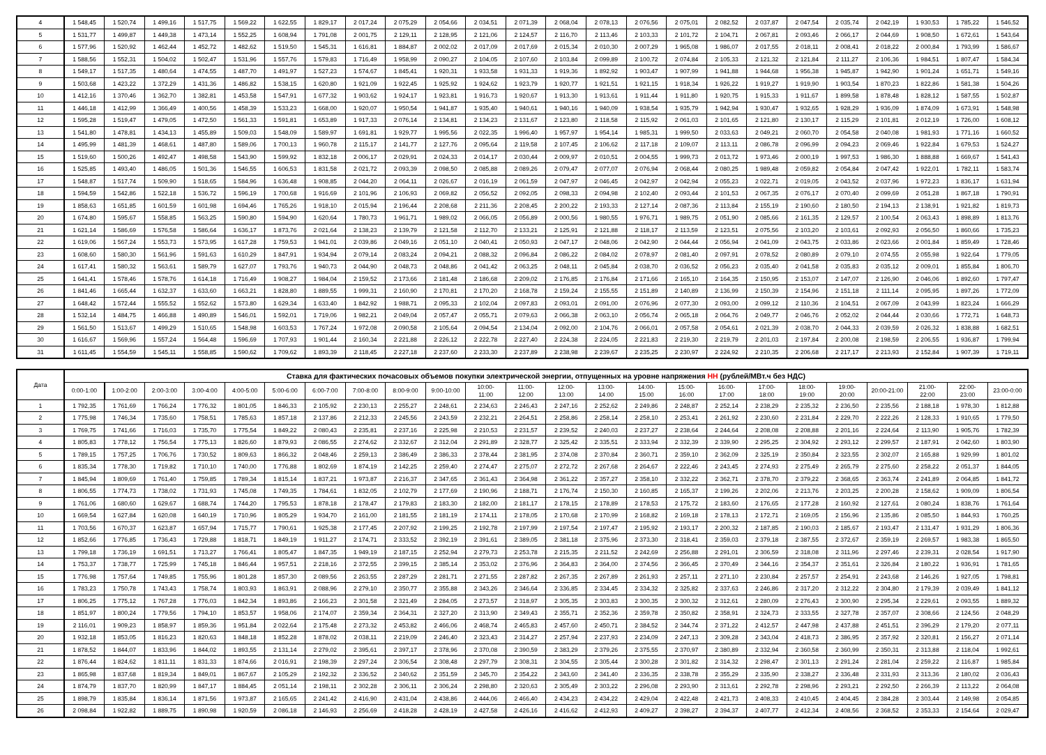| 4 | 1 548,45 | 1 520,74 | 1 499,16 | 1 517,75 | 1 569,22 | 1 622,55 | 1 829,17 | 2 017,24 | 2 075,29 | 2 054,66 | 2 034,51 | 2 071,39 | 2 068,04 | 2 078,13 | 2 076,56 | 2 075,01 | 2 082,52 | 2 037,87 | 2 047,54 | 2 035,74 | 2 042,19 | 1 930,53 | 1 785,22 | 1 546,52 |
| 5 | 1 531,77 | 1 499,87 | 1 449,38 | 1 473,14 | 1 552,25 | 1 608,94 | 1 791,08 | 2 001,75 | 2 129,11 | 2 128,95 | 2 121,06 | 2 124,57 | 2 116,70 | 2 113,46 | 2 103,33 | 2 101,72 | 2 104,71 | 2 067,81 | 2 093,46 | 2 066,17 | 2 044,69 | 1 908,50 | 1 672,61 | 1 543,64 |
| 6 | 1 577,96 | 1 520,92 | 1 462,44 | 1 452,72 | 1 482,62 | 1 519,50 | 1 545,31 | 1 616,81 | 1 884,87 | 2 002,02 | 2 017,09 | 2 017,69 | 2 015,34 | 2 010,30 | 2 007,29 | 1 965,08 | 1 986,07 | 2 017,55 | 2 018,11 | 2 008,41 | 2 018,22 | 2 000,84 | 1 793,99 | 1 586,67 |
| 7 | 1 588,56 | 1 552,31 | 1 504,02 | 1 502,47 | 1 531,96 | 1 557,76 | 1 579,83 | 1 716,49 | 1 958,99 | 2 090,27 | 2 104,05 | 2 107,60 | 2 103,84 | 2 099,89 | 2 100,72 | 2 074,84 | 2 105,33 | 2 121,32 | 2 121,84 | 2 111,27 | 2 106,36 | 1 984,51 | 1 807,47 | 1 584,34 |
| 8 | 1 549,17 | 1 517,35 | 1 480,64 | 1 474,55 | 1 487,70 | 1 491,97 | 1 527,23 | 1 574,67 | 1 845,41 | 1 920,31 | 1 933,58 | 1 931,33 | 1 919,36 | 1 892,92 | 1 903,47 | 1 907,99 | 1 941,88 | 1 944,68 | 1 956,38 | 1 945,87 | 1 942,90 | 1 901,24 | 1 651,71 | 1 549,16 |
| 9 | 1 503,68 | 1 423,22 | 1 372,29 | 1 431,36 | 1 486,82 | 1 538,15 | 1 620,80 | 1 921,09 | 1 922,45 | 1 925,92 | 1 924,62 | 1 923,79 | 1 920,77 | 1 921,51 | 1 921,15 | 1 918,34 | 1 926,22 | 1 919,27 | 1 919,90 | 1 903,54 | 1 870,23 | 1 822,86 | 1 581,38 | 1 504,26 |
| 10 | 1 412,16 | 1 370,46 | 1 362,70 | 1 382,81 | 1 453,58 | 1 547,91 | 1 677,32 | 1 903,62 | 1 924,17 | 1 923,81 | 1 916,73 | 1 920,67 | 1 913,30 | 1 913,61 | 1 911,44 | 1 911,80 | 1 920,75 | 1 915,33 | 1 911,67 | 1 899,58 | 1 878,48 | 1 828,12 | 1 587,55 | 1 502,87 |
| 11 | 1 446,18 | 1 412,99 | 1 366,49 | 1 400,56 | 1 458,39 | 1 533,23 | 1 668,00 | 1 920,07 | 1 950,54 | 1 941,87 | 1 935,40 | 1 940,61 | 1 940,16 | 1 940,09 | 1 938,54 | 1 935,79 | 1 942,94 | 1 930,47 | 1 932,65 | 1 928,29 | 1 936,09 | 1 874,09 | 1 673,91 | 1 548,98 |
| 12 | 1 595,28 | 1 519,47 | 1 479,05 | 1 472,50 | 1 561,33 | 1 591,81 | 1 653,89 | 1 917,33 | 2 076,14 | 2 134,81 | 2 134,23 | 2 131,67 | 2 123,80 | 2 118,58 | 2 115,92 | 2 061,03 | 2 101,65 | 2 121,80 | 2 130,17 | 2 115,29 | 2 101,81 | 2 012,19 | 1 726,00 | 1 608,12 |
| 13 | 1 541,80 | 1 478,81 | 1 434,13 | 1 455,89 | 1 509,03 | 1 548,09 | 1 589,97 | 1 691,81 | 1 929,77 | 1 995,56 | 2 022,35 | 1 996,40 | 1 957,97 | 1 954,14 | 1 985,31 | 1 999,50 | 2 033,63 | 2 049,21 | 2 060,70 | 2 054,58 | 2 040,08 | 1 981,93 | 1 771,16 | 1 660,52 |
| 14 | 1 495,99 | 1 481,39 | 1 468,61 | 1 487,80 | 1 589,06 | 1 700,13 | 1 960,78 | 2 115,17 | 2 141,77 | 2 127,76 | 2 095,64 | 2 119,58 | 2 107,45 | 2 106,62 | 2 117,18 | 2 109,07 | 2 113,11 | 2 086,78 | 2 096,99 | 2 094,23 | 2 069,46 | 1 922,84 | 1 679,53 | 1 524,27 |
| 15 | 1 519,60 | 1 500,26 | 1 492,47 | 1 498,58 | 1 543,90 | 1 599,92 | 1 832,18 | 2 006,17 | 2 029,91 | 2 024,33 | 2 014,17 | 2 030,44 | 2 009,97 | 2 010,51 | 2 004,55 | 1 999,73 | 2 013,72 | 1 973,46 | 2 000,19 | 1 997,53 | 1 986,30 | 1 888,88 | 1 669,67 | 1 541,43 |
| 16 | 1 525,85 | 1 493,40 | 1 486,05 | 1 501,36 | 1 546,55 | 1 606,53 | 1 831,58 | 2 021,72 | 2 093,39 | 2 098,50 | 2 085,88 | 2 089,26 | 2 079,47 | 2 077,07 | 2 076,94 | 2 068,44 | 2 080,25 | 1 989,48 | 2 059,82 | 2 054,84 | 2 047,42 | 1 922,01 | 1 782,11 | 1 583,74 |
| 17 | 1 548,87 | 1 517,74 | 1 509,90 | 1 518,65 | 1 584,96 | 1 636,48 | 1 908,85 | 2 044,20 | 2 064,11 | 2 026,67 | 2 016,19 | 2 061,59 | 2 047,97 | 2 046,45 | 2 042,97 | 2 042,94 | 2 055,23 | 2 022,71 | 2 019,05 | 2 043,52 | 2 037,96 | 1 972,23 | 1 836,17 | 1 631,94 |
| 18 | 1 594,59 | 1 542,86 | 1 522,18 | 1 536,72 | 1 596,19 | 1 700,68 | 1 916,69 | 2 101,96 | 2 106,93 | 2 069,82 | 2 056,52 | 2 092,05 | 2 098,33 | 2 094,98 | 2 102,40 | 2 093,44 | 2 101,53 | 2 067,35 | 2 076,17 | 2 070,40 | 2 099,69 | 2 051,28 | 1 867,18 | 1 790,91 |
| 19 | 1 858,63 | 1 651,85 | 1 601,59 | 1 601,98 | 1 694,46 | 1 765,26 | 1 918,10 | 2 015,94 | 2 196,44 | 2 208,68 | 2 211,36 | 2 208,45 | 2 200,22 | 2 193,33 | 2 127,14 | 2 087,36 | 2 113,84 | 2 155,19 | 2 190,60 | 2 180,50 | 2 194,13 | 2 138,91 | 1 921,82 | 1 819,73 |
| 20 | 1 674,80 | 1 595,67 | 1 558,85 | 1 563,25 | 1 590,80 | 1 594,90 | 1 620,64 | 1 780,73 | 1 961,71 | 1 989,02 | 2 066,05 | 2 056,89 | 2 000,56 | 1 980,55 | 1 976,71 | 1 989,75 | 2 051,90 | 2 085,66 | 2 161,35 | 2 129,57 | 2 100,54 | 2 063,43 | 1 898,89 | 1 813,76 |
| 21 | 1 621,14 | 1 586,69 | 1 576,58 | 1 586,64 | 1 636,17 | 1 873,76 | 2 021,64 | 2 138,23 | 2 139,79 | 2 121,58 | 2 112,70 | 2 133,21 | 2 125,91 | 2 121,88 | 2 118,17 | 2 113,59 | 2 123,51 | 2 075,56 | 2 103,20 | 2 103,61 | 2 092,93 | 2 056,50 | 1 860,66 | 1 735,23 |
| 22 | 1 619,06 | 1 567,24 | 1 553,73 | 1 573,95 | 1 617,28 | 1 759,53 | 1 941,01 | 2 039,86 | 2 049,16 | 2 051,10 | 2 040,41 | 2 050,93 | 2 047,17 | 2 048,06 | 2 042,90 | 2 044,44 | 2 056,94 | 2 041,09 | 2 043,75 | 2 033,86 | 2 023,66 | 2 001,84 | 1 859,49 | 1 728,46 |
| 23 | 1 608,60 | 1 580,30 | 1 561,96 | 1 591,63 | 1 610,29 | 1 847,91 | 1 934,94 | 2 079,14 | 2 083,24 | 2 094,21 | 2 088,32 | 2 096,84 | 2 086,22 | 2 084,02 | 2 078,97 | 2 081,40 | 2 097,91 | 2 078,52 | 2 080,89 | 2 079,10 | 2 074,55 | 2 055,98 | 1 922,64 | 1 779,05 |
| 24 | 1 617,41 | 1 580,32 | 1 563,61 | 1 589,79 | 1 627,07 | 1 793,76 | 1 940,73 | 2 044,90 | 2 048,73 | 2 048,86 | 2 041,42 | 2 063,25 | 2 048,11 | 2 045,84 | 2 038,70 | 2 036,52 | 2 056,23 | 2 035,40 | 2 041,58 | 2 035,83 | 2 035,12 | 2 009,01 | 1 855,84 | 1 806,70 |
| 25 | 1 641,41 | 1 578,46 | 1 578,76 | 1 614,18 | 1 716,49 | 1 908,27 | 1 984,04 | 2 159,52 | 2 173,66 | 2 181,48 | 2 186,68 | 2 209,02 | 2 176,85 | 2 176,84 | 2 171,66 | 2 165,10 | 2 164,35 | 2 150,95 | 2 153,07 | 2 147,07 | 2 126,90 | 2 046,06 | 1 892,60 | 1 797,47 |
| 26 | 1 841,46 | 1 665,44 | 1 632,37 | 1 633,60 | 1 663,21 | 1 828,80 | 1 889,55 | 1 999,31 | 2 160,90 | 2 170,81 | 2 170,20 | 2 168,78 | 2 159,24 | 2 155,55 | 2 151,89 | 2 140,89 | 2 136,99 | 2 150,39 | 2 154,96 | 2 151,18 | 2 111,14 | 2 095,95 | 1 897,26 | 1 772,09 |
| 27 | 1 648,42 | 1 572,44 | 1 555,52 | 1 552,62 | 1 573,80 | 1 629,34 | 1 633,40 | 1 842,92 | 1 988,71 | 2 095,33 | 2 102,04 | 2 097,83 | 2 093,01 | 2 091,00 | 2 076,96 | 2 077,30 | 2 093,00 | 2 099,12 | 2 110,36 | 2 104,51 | 2 067,09 | 2 043,99 | 1 823,24 | 1 666,29 |
| 28 | 1 532,14 | 1 484,75 | 1 466,88 | 1 490,89 | 1 546,01 | 1 592,01 | 1 719,06 | 1 982,21 | 2 049,04 | 2 057,47 | 2 055,71 | 2 079,63 | 2 066,38 | 2 063,10 | 2 056,74 | 2 065,18 | 2 064,76 | 2 049,77 | 2 046,76 | 2 052,02 | 2 044,44 | 2 030,66 | 1 772,71 | 1 648,73 |
| 29 | 1 561,50 | 1 513,67 | 1 499,29 | 1 510,65 | 1 548,98 | 1 603,53 | 1 767,24 | 1 972,08 | 2 090,58 | 2 105,64 | 2 094,54 | 2 134,04 | 2 092,00 | 2 104,76 | 2 066,01 | 2 057,58 | 2 054,61 | 2 021,39 | 2 038,70 | 2 044,33 | 2 039,59 | 2 026,32 | 1 838,88 | 1 682,51 |
| 30 | 1 616,67 | 1 569,96 | 1 557,24 | 1 564,48 | 1 596,69 | 1 707,93 | 1 901,44 | 2 160,34 | 2 221,88 | 2 226,12 | 2 222,78 | 2 227,40 | 2 224,38 | 2 224,05 | 2 221,83 | 2 219,30 | 2 219,79 | 2 201,03 | 2 197,84 | 2 200,08 | 2 198,59 | 2 206,55 | 1 936,87 | 1 799,94 |
| 31 | 1 611,45 | 1 554,59 | 1 545,11 | 1 558,85 | 1 590,62 | 1 709,62 | 1 893,39 | 2 118,45 | 2 227,18 | 2 237,60 | 2 233,30 | 2 237,89 | 2 238,98 | 2 239,67 | 2 235,25 | 2 230,97 | 2 224,92 | 2 210,35 | 2 206,68 | 2 217,17 | 2 213,93 | 2 152,84 | 1 907,39 | 1 719,11 |
| Дата | Ставка для фактических почасовых объемов покупки электрической энергии, отпущенных на уровне напряжения НН (рублей/МВт.ч без НДС) | | | | | | | | | | | | | | | | | | | | | | | |
| --- | --- | --- | --- | --- | --- | --- | --- | --- | --- | --- | --- | --- | --- | --- | --- | --- | --- | --- | --- | --- | --- | --- | --- | --- |
| | 0:00-1:00 | 1:00-2:00 | 2:00-3:00 | 3:00-4:00 | 4:00-5:00 | 5:00-6:00 | 6:00-7:00 | 7:00-8:00 | 8:00-9:00 | 9:00-10:00 | 10:00- 11:00 | 11:00- 12:00 | 12:00- 13:00 | 13:00- 14:00 | 14:00- 15:00 | 15:00- 16:00 | 16:00- 17:00 | 17:00- 18:00 | 18:00- 19:00 | 19:00- 20:00 | 20:00-21:00 | 21:00- 22:00 | 22:00- 23:00 | 23:00-0:00 |
| 1 | 1 792,35 | 1 761,69 | 1 766,24 | 1 776,32 | 1 801,05 | 1 846,33 | 2 105,92 | 2 230,13 | 2 255,27 | 2 248,61 | 2 234,63 | 2 246,43 | 2 247,16 | 2 252,62 | 2 249,86 | 2 248,87 | 2 252,14 | 2 238,29 | 2 235,32 | 2 236,50 | 2 235,56 | 2 188,18 | 1 978,30 | 1 812,88 |
| 2 | 1 775,98 | 1 746,34 | 1 735,60 | 1 758,51 | 1 785,63 | 1 857,18 | 2 137,86 | 2 212,33 | 2 245,56 | 2 243,59 | 2 232,21 | 2 264,51 | 2 258,86 | 2 258,14 | 2 258,10 | 2 253,41 | 2 261,92 | 2 230,60 | 2 231,84 | 2 229,70 | 2 222,26 | 2 128,33 | 1 910,65 | 1 779,50 |
| 3 | 1 769,75 | 1 741,66 | 1 716,03 | 1 735,70 | 1 775,54 | 1 849,22 | 2 080,43 | 2 235,81 | 2 237,16 | 2 225,98 | 2 210,53 | 2 231,57 | 2 239,52 | 2 240,03 | 2 237,27 | 2 238,64 | 2 244,64 | 2 208,08 | 2 208,88 | 2 201,16 | 2 224,64 | 2 113,90 | 1 905,76 | 1 782,39 |
| 4 | 1 805,83 | 1 778,12 | 1 756,54 | 1 775,13 | 1 826,60 | 1 879,93 | 2 086,55 | 2 274,62 | 2 332,67 | 2 312,04 | 2 291,89 | 2 328,77 | 2 325,42 | 2 335,51 | 2 333,94 | 2 332,39 | 2 339,90 | 2 295,25 | 2 304,92 | 2 293,12 | 2 299,57 | 2 187,91 | 2 042,60 | 1 803,90 |
| 5 | 1 789,15 | 1 757,25 | 1 706,76 | 1 730,52 | 1 809,63 | 1 866,32 | 2 048,46 | 2 259,13 | 2 386,49 | 2 386,33 | 2 378,44 | 2 381,95 | 2 374,08 | 2 370,84 | 2 360,71 | 2 359,10 | 2 362,09 | 2 325,19 | 2 350,84 | 2 323,55 | 2 302,07 | 2 165,88 | 1 929,99 | 1 801,02 |
| 6 | 1 835,34 | 1 778,30 | 1 719,82 | 1 710,10 | 1 740,00 | 1 776,88 | 1 802,69 | 1 874,19 | 2 142,25 | 2 259,40 | 2 274,47 | 2 275,07 | 2 272,72 | 2 267,68 | 2 264,67 | 2 222,46 | 2 243,45 | 2 274,93 | 2 275,49 | 2 265,79 | 2 275,60 | 2 258,22 | 2 051,37 | 1 844,05 |
| 7 | 1 845,94 | 1 809,69 | 1 761,40 | 1 759,85 | 1 789,34 | 1 815,14 | 1 837,21 | 1 973,87 | 2 216,37 | 2 347,65 | 2 361,43 | 2 364,98 | 2 361,22 | 2 357,27 | 2 358,10 | 2 332,22 | 2 362,71 | 2 378,70 | 2 379,22 | 2 368,65 | 2 363,74 | 2 241,89 | 2 064,85 | 1 841,72 |
| 8 | 1 806,55 | 1 774,73 | 1 738,02 | 1 731,93 | 1 745,08 | 1 749,35 | 1 784,61 | 1 832,05 | 2 102,79 | 2 177,69 | 2 190,96 | 2 188,71 | 2 176,74 | 2 150,30 | 2 160,85 | 2 165,37 | 2 199,26 | 2 202,06 | 2 213,76 | 2 203,25 | 2 200,28 | 2 158,62 | 1 909,09 | 1 806,54 |
| 9 | 1 761,06 | 1 680,60 | 1 629,67 | 1 688,74 | 1 744,20 | 1 795,53 | 1 878,18 | 2 178,47 | 2 179,83 | 2 183,30 | 2 182,00 | 2 181,17 | 2 178,15 | 2 178,89 | 2 178,53 | 2 175,72 | 2 183,60 | 2 176,65 | 2 177,28 | 2 160,92 | 2 127,61 | 2 080,24 | 1 838,76 | 1 761,64 |
| 10 | 1 669,54 | 1 627,84 | 1 620,08 | 1 640,19 | 1 710,96 | 1 805,29 | 1 934,70 | 2 161,00 | 2 181,55 | 2 181,19 | 2 174,11 | 2 178,05 | 2 170,68 | 2 170,99 | 2 168,82 | 2 169,18 | 2 178,13 | 2 172,71 | 2 169,05 | 2 156,96 | 2 135,86 | 2 085,50 | 1 844,93 | 1 760,25 |
| 11 | 1 703,56 | 1 670,37 | 1 623,87 | 1 657,94 | 1 715,77 | 1 790,61 | 1 925,38 | 2 177,45 | 2 207,92 | 2 199,25 | 2 192,78 | 2 197,99 | 2 197,54 | 2 197,47 | 2 195,92 | 2 193,17 | 2 200,32 | 2 187,85 | 2 190,03 | 2 185,67 | 2 193,47 | 2 131,47 | 1 931,29 | 1 806,36 |
| 12 | 1 852,66 | 1 776,85 | 1 736,43 | 1 729,88 | 1 818,71 | 1 849,19 | 1 911,27 | 2 174,71 | 2 333,52 | 2 392,19 | 2 391,61 | 2 389,05 | 2 381,18 | 2 375,96 | 2 373,30 | 2 318,41 | 2 359,03 | 2 379,18 | 2 387,55 | 2 372,67 | 2 359,19 | 2 269,57 | 1 983,38 | 1 865,50 |
| 13 | 1 799,18 | 1 736,19 | 1 691,51 | 1 713,27 | 1 766,41 | 1 805,47 | 1 847,35 | 1 949,19 | 2 187,15 | 2 252,94 | 2 279,73 | 2 253,78 | 2 215,35 | 2 211,52 | 2 242,69 | 2 256,88 | 2 291,01 | 2 306,59 | 2 318,08 | 2 311,96 | 2 297,46 | 2 239,31 | 2 028,54 | 1 917,90 |
| 14 | 1 753,37 | 1 738,77 | 1 725,99 | 1 745,18 | 1 846,44 | 1 957,51 | 2 218,16 | 2 372,55 | 2 399,15 | 2 385,14 | 2 353,02 | 2 376,96 | 2 364,83 | 2 364,00 | 2 374,56 | 2 366,45 | 2 370,49 | 2 344,16 | 2 354,37 | 2 351,61 | 2 326,84 | 2 180,22 | 1 936,91 | 1 781,65 |
| 15 | 1 776,98 | 1 757,64 | 1 749,85 | 1 755,96 | 1 801,28 | 1 857,30 | 2 089,56 | 2 263,55 | 2 287,29 | 2 281,71 | 2 271,55 | 2 287,82 | 2 267,35 | 2 267,89 | 2 261,93 | 2 257,11 | 2 271,10 | 2 230,84 | 2 257,57 | 2 254,91 | 2 243,68 | 2 146,26 | 1 927,05 | 1 798,81 |
| 16 | 1 783,23 | 1 750,78 | 1 743,43 | 1 758,74 | 1 803,93 | 1 863,91 | 2 088,96 | 2 279,10 | 2 350,77 | 2 355,88 | 2 343,26 | 2 346,64 | 2 336,85 | 2 334,45 | 2 334,32 | 2 325,82 | 2 337,63 | 2 246,86 | 2 317,20 | 2 312,22 | 2 304,80 | 2 179,39 | 2 039,49 | 1 841,12 |
| 17 | 1 806,25 | 1 775,12 | 1 767,28 | 1 776,03 | 1 842,34 | 1 893,86 | 2 166,23 | 2 301,58 | 2 321,49 | 2 284,05 | 2 273,57 | 2 318,97 | 2 305,35 | 2 303,83 | 2 300,35 | 2 300,32 | 2 312,61 | 2 280,09 | 2 276,43 | 2 300,90 | 2 295,34 | 2 229,61 | 2 093,55 | 1 889,32 |
| 18 | 1 851,97 | 1 800,24 | 1 779,56 | 1 794,10 | 1 853,57 | 1 958,06 | 2 174,07 | 2 359,34 | 2 364,31 | 2 327,20 | 2 313,90 | 2 349,43 | 2 355,71 | 2 352,36 | 2 359,78 | 2 350,82 | 2 358,91 | 2 324,73 | 2 333,55 | 2 327,78 | 2 357,07 | 2 308,66 | 2 124,56 | 2 048,29 |
| 19 | 2 116,01 | 1 909,23 | 1 858,97 | 1 859,36 | 1 951,84 | 2 022,64 | 2 175,48 | 2 273,32 | 2 453,82 | 2 466,06 | 2 468,74 | 2 465,83 | 2 457,60 | 2 450,71 | 2 384,52 | 2 344,74 | 2 371,22 | 2 412,57 | 2 447,98 | 2 437,88 | 2 451,51 | 2 396,29 | 2 179,20 | 2 077,11 |
| 20 | 1 932,18 | 1 853,05 | 1 816,23 | 1 820,63 | 1 848,18 | 1 852,28 | 1 878,02 | 2 038,11 | 2 219,09 | 2 246,40 | 2 323,43 | 2 314,27 | 2 257,94 | 2 237,93 | 2 234,09 | 2 247,13 | 2 309,28 | 2 343,04 | 2 418,73 | 2 386,95 | 2 357,92 | 2 320,81 | 2 156,27 | 2 071,14 |
| 21 | 1 878,52 | 1 844,07 | 1 833,96 | 1 844,02 | 1 893,55 | 2 131,14 | 2 279,02 | 2 395,61 | 2 397,17 | 2 378,96 | 2 370,08 | 2 390,59 | 2 383,29 | 2 379,26 | 2 375,55 | 2 370,97 | 2 380,89 | 2 332,94 | 2 360,58 | 2 360,99 | 2 350,31 | 2 313,88 | 2 118,04 | 1 992,61 |
| 22 | 1 876,44 | 1 824,62 | 1 811,11 | 1 831,33 | 1 874,66 | 2 016,91 | 2 198,39 | 2 297,24 | 2 306,54 | 2 308,48 | 2 297,79 | 2 308,31 | 2 304,55 | 2 305,44 | 2 300,28 | 2 301,82 | 2 314,32 | 2 298,47 | 2 301,13 | 2 291,24 | 2 281,04 | 2 259,22 | 2 116,87 | 1 985,84 |
| 23 | 1 865,98 | 1 837,68 | 1 819,34 | 1 849,01 | 1 867,67 | 2 105,29 | 2 192,32 | 2 336,52 | 2 340,62 | 2 351,59 | 2 345,70 | 2 354,22 | 2 343,60 | 2 341,40 | 2 336,35 | 2 338,78 | 2 355,29 | 2 335,90 | 2 338,27 | 2 336,48 | 2 331,93 | 2 313,36 | 2 180,02 | 2 036,43 |
| 24 | 1 874,79 | 1 837,70 | 1 820,99 | 1 847,17 | 1 884,45 | 2 051,14 | 2 198,11 | 2 302,28 | 2 306,11 | 2 306,24 | 2 298,80 | 2 320,63 | 2 305,49 | 2 303,22 | 2 296,08 | 2 293,90 | 2 313,61 | 2 292,78 | 2 298,96 | 2 293,21 | 2 292,50 | 2 266,39 | 2 113,22 | 2 064,08 |
| 25 | 1 898,79 | 1 835,84 | 1 836,14 | 1 871,56 | 1 973,87 | 2 165,65 | 2 241,42 | 2 416,90 | 2 431,04 | 2 438,86 | 2 444,06 | 2 466,40 | 2 434,23 | 2 434,22 | 2 429,04 | 2 422,48 | 2 421,73 | 2 408,33 | 2 410,45 | 2 404,45 | 2 384,28 | 2 303,44 | 2 149,98 | 2 054,85 |
| 26 | 2 098,84 | 1 922,82 | 1 889,75 | 1 890,98 | 1 920,59 | 2 086,18 | 2 146,93 | 2 256,69 | 2 418,28 | 2 428,19 | 2 427,58 | 2 426,16 | 2 416,62 | 2 412,93 | 2 409,27 | 2 398,27 | 2 394,37 | 2 407,77 | 2 412,34 | 2 408,56 | 2 368,52 | 2 353,33 | 2 154,64 | 2 029,47 |